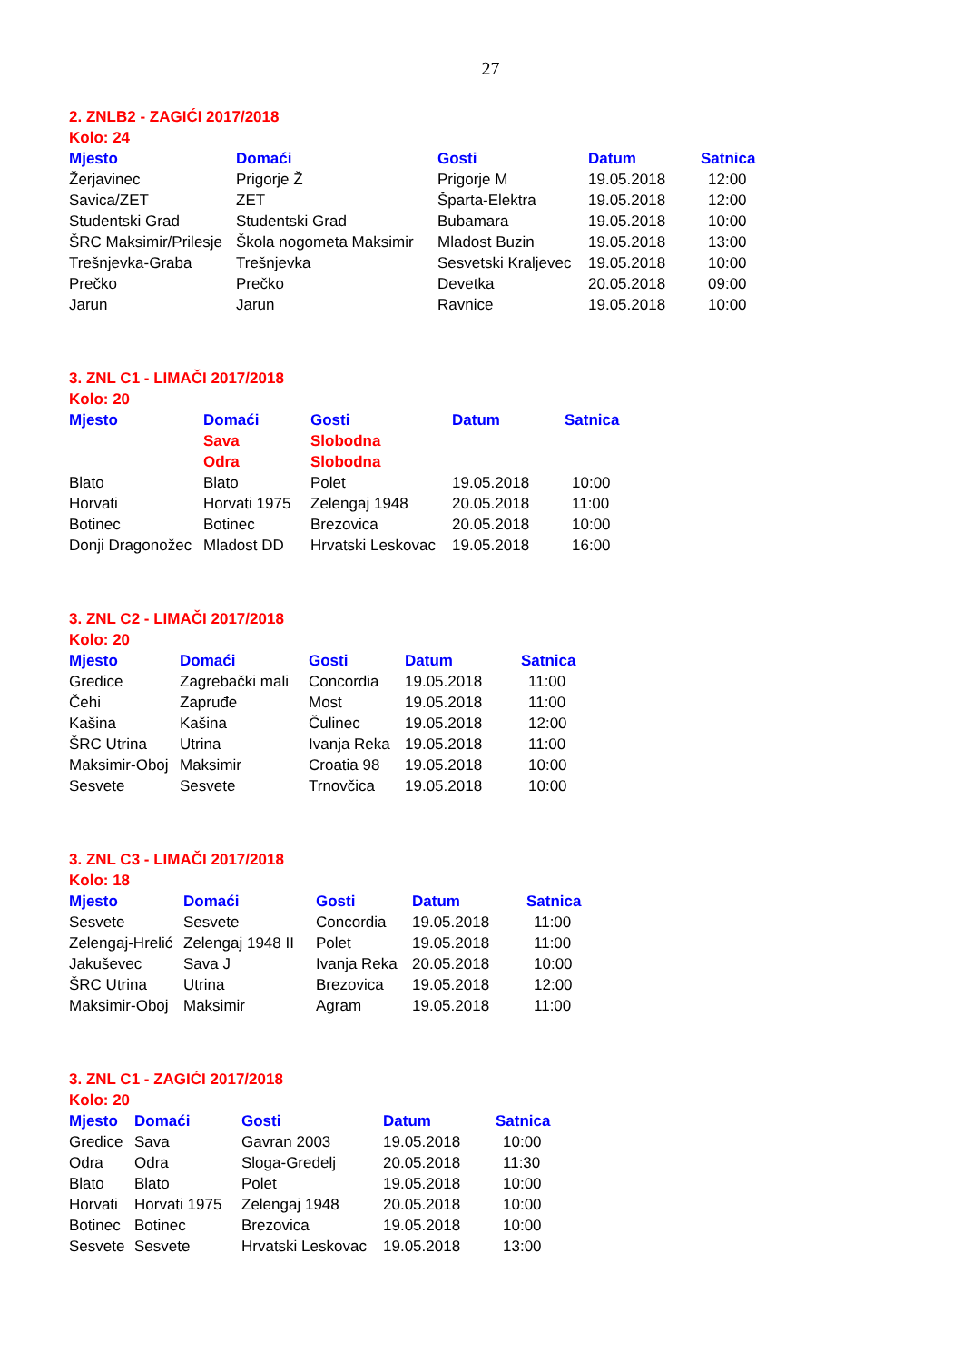27
2. ZNLB2 - ZAGIĆI 2017/2018
Kolo: 24
| Mjesto | Domaći | Gosti | Datum | Satnica |
| --- | --- | --- | --- | --- |
| Žerjavinec | Prigorje Ž | Prigorje M | 19.05.2018 | 12:00 |
| Savica/ZET | ZET | Šparta-Elektra | 19.05.2018 | 12:00 |
| Studentski Grad | Studentski Grad | Bubamara | 19.05.2018 | 10:00 |
| ŠRC Maksimir/Prilesje | Škola nogometa Maksimir | Mladost Buzin | 19.05.2018 | 13:00 |
| Trešnjevka-Graba | Trešnjevka | Sesvetski Kraljevec | 19.05.2018 | 10:00 |
| Prečko | Prečko | Devetka | 20.05.2018 | 09:00 |
| Jarun | Jarun | Ravnice | 19.05.2018 | 10:00 |
3. ZNL C1 - LIMAČI 2017/2018
Kolo: 20
| Mjesto | Domaći | Gosti | Datum | Satnica |
| --- | --- | --- | --- | --- |
| | Sava | Slobodna | | |
| | Odra | Slobodna | | |
| Blato | Blato | Polet | 19.05.2018 | 10:00 |
| Horvati | Horvati 1975 | Zelengaj 1948 | 20.05.2018 | 11:00 |
| Botinec | Botinec | Brezovica | 20.05.2018 | 10:00 |
| Donji Dragonožec | Mladost DD | Hrvatski Leskovac | 19.05.2018 | 16:00 |
3. ZNL C2 - LIMAČI 2017/2018
Kolo: 20
| Mjesto | Domaći | Gosti | Datum | Satnica |
| --- | --- | --- | --- | --- |
| Gredice | Zagrebački mali | Concordia | 19.05.2018 | 11:00 |
| Čehi | Zapruđe | Most | 19.05.2018 | 11:00 |
| Kašina | Kašina | Čulinec | 19.05.2018 | 12:00 |
| ŠRC Utrina | Utrina | Ivanja Reka | 19.05.2018 | 11:00 |
| Maksimir-Oboj | Maksimir | Croatia 98 | 19.05.2018 | 10:00 |
| Sesvete | Sesvete | Trnovčica | 19.05.2018 | 10:00 |
3. ZNL C3 - LIMAČI 2017/2018
Kolo: 18
| Mjesto | Domaći | Gosti | Datum | Satnica |
| --- | --- | --- | --- | --- |
| Sesvete | Sesvete | Concordia | 19.05.2018 | 11:00 |
| Zelengaj-Hrelić | Zelengaj 1948 II | Polet | 19.05.2018 | 11:00 |
| Jakuševec | Sava J | Ivanja Reka | 20.05.2018 | 10:00 |
| ŠRC Utrina | Utrina | Brezovica | 19.05.2018 | 12:00 |
| Maksimir-Oboj | Maksimir | Agram | 19.05.2018 | 11:00 |
3. ZNL C1 - ZAGIĆI 2017/2018
Kolo: 20
| Mjesto | Domaći | Gosti | Datum | Satnica |
| --- | --- | --- | --- | --- |
| Gredice | Sava | Gavran 2003 | 19.05.2018 | 10:00 |
| Odra | Odra | Sloga-Gredelj | 20.05.2018 | 11:30 |
| Blato | Blato | Polet | 19.05.2018 | 10:00 |
| Horvati | Horvati 1975 | Zelengaj 1948 | 20.05.2018 | 10:00 |
| Botinec | Botinec | Brezovica | 19.05.2018 | 10:00 |
| Sesvete | Sesvete | Hrvatski Leskovac | 19.05.2018 | 13:00 |